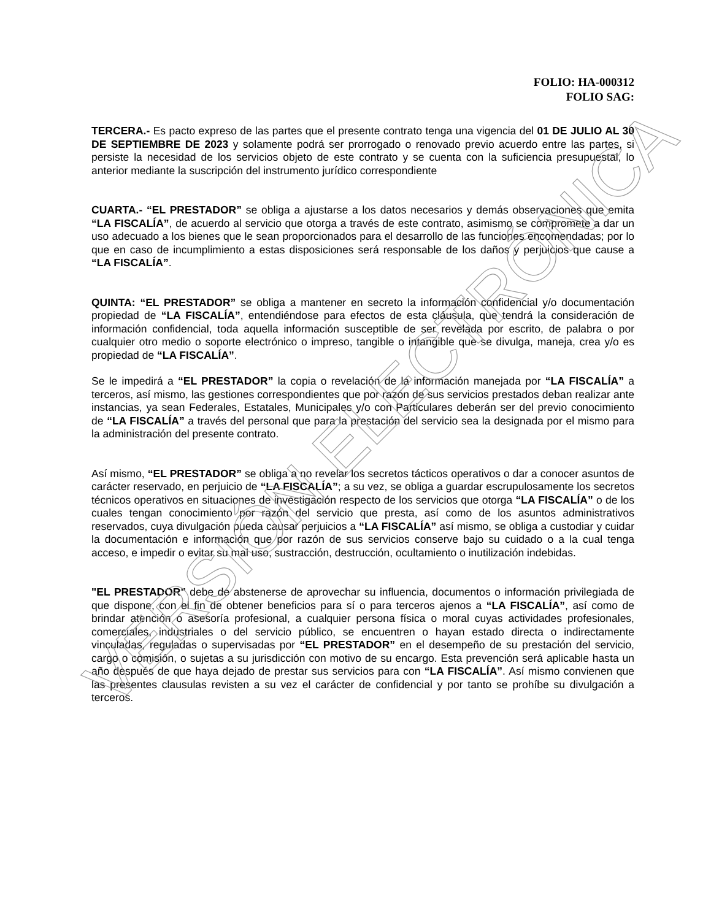FOLIO: HA-000312
FOLIO SAG:
TERCERA.- Es pacto expreso de las partes que el presente contrato tenga una vigencia del 01 DE JULIO AL 30 DE SEPTIEMBRE DE 2023 y solamente podrá ser prorrogado o renovado previo acuerdo entre las partes, si persiste la necesidad de los servicios objeto de este contrato y se cuenta con la suficiencia presupuestal, lo anterior mediante la suscripción del instrumento jurídico correspondiente
CUARTA.- “EL PRESTADOR” se obliga a ajustarse a los datos necesarios y demás observaciones que emita “LA FISCALÍA”, de acuerdo al servicio que otorga a través de este contrato, asimismo se compromete a dar un uso adecuado a los bienes que le sean proporcionados para el desarrollo de las funciones encomendadas; por lo que en caso de incumplimiento a estas disposiciones será responsable de los daños y perjuicios que cause a “LA FISCALÍA”.
QUINTA: “EL PRESTADOR” se obliga a mantener en secreto la información confidencial y/o documentación propiedad de “LA FISCALÍA”, entendiéndose para efectos de esta cláusula, que tendrá la consideración de información confidencial, toda aquella información susceptible de ser revelada por escrito, de palabra o por cualquier otro medio o soporte electrónico o impreso, tangible o intangible que se divulga, maneja, crea y/o es propiedad de “LA FISCALÍA”.
Se le impedirá a “EL PRESTADOR” la copia o revelación de la información manejada por “LA FISCALÍA” a terceros, así mismo, las gestiones correspondientes que por razón de sus servicios prestados deban realizar ante instancias, ya sean Federales, Estatales, Municipales y/o con Particulares deberán ser del previo conocimiento de “LA FISCALÍA” a través del personal que para la prestación del servicio sea la designada por el mismo para la administración del presente contrato.
Así mismo, “EL PRESTADOR” se obliga a no revelar los secretos tácticos operativos o dar a conocer asuntos de carácter reservado, en perjuicio de “LA FISCALÍA”; a su vez, se obliga a guardar escrupulosamente los secretos técnicos operativos en situaciones de investigación respecto de los servicios que otorga “LA FISCALÍA” o de los cuales tengan conocimiento por razón del servicio que presta, así como de los asuntos administrativos reservados, cuya divulgación pueda causar perjuicios a “LA FISCALÍA” así mismo, se obliga a custodiar y cuidar la documentación e información que por razón de sus servicios conserve bajo su cuidado o a la cual tenga acceso, e impedir o evitar su mal uso, sustracción, destrucción, ocultamiento o inutilización indebidas.
"EL PRESTADOR" debe de abstenerse de aprovechar su influencia, documentos o información privilegiada de que dispone, con el fin de obtener beneficios para sí o para terceros ajenos a “LA FISCALÍA”, así como de brindar atención o asesoría profesional, a cualquier persona física o moral cuyas actividades profesionales, comerciales, industriales o del servicio público, se encuentren o hayan estado directa o indirectamente vinculadas, reguladas o supervisadas por “EL PRESTADOR” en el desempeño de su prestación del servicio, cargo o comisión, o sujetas a su jurisdicción con motivo de su encargo. Esta prevención será aplicable hasta un año después de que haya dejado de prestar sus servicios para con “LA FISCALÍA”. Así mismo convienen que las presentes clausulas revisten a su vez el carácter de confidencial y por tanto se prohíbe su divulgación a terceros.
VERSIÓN ELECTRÓNICA